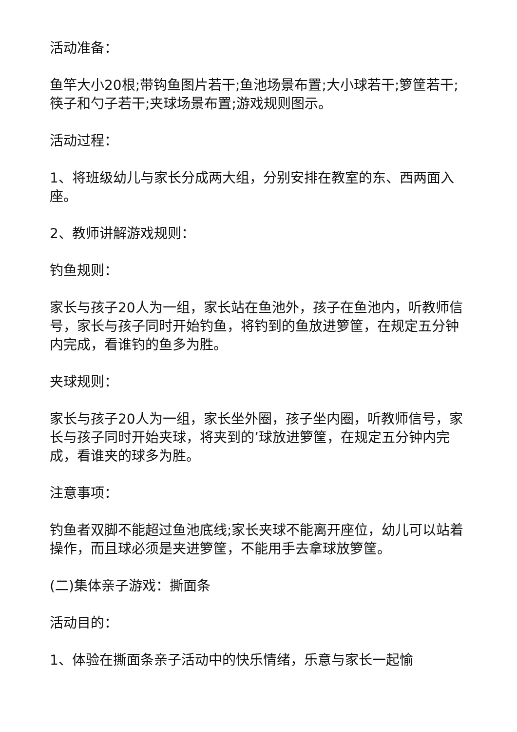活动准备：
鱼竿大小20根;带钩鱼图片若干;鱼池场景布置;大小球若干;箩筐若干;筷子和勺子若干;夹球场景布置;游戏规则图示。
活动过程：
1、将班级幼儿与家长分成两大组，分别安排在教室的东、西两面入座。
2、教师讲解游戏规则：
钓鱼规则：
家长与孩子20人为一组，家长站在鱼池外，孩子在鱼池内，听教师信号，家长与孩子同时开始钓鱼，将钓到的鱼放进箩筐，在规定五分钟内完成，看谁钓的鱼多为胜。
夹球规则：
家长与孩子20人为一组，家长坐外圈，孩子坐内圈，听教师信号，家长与孩子同时开始夹球，将夹到的’球放进箩筐，在规定五分钟内完成，看谁夹的球多为胜。
注意事项：
钓鱼者双脚不能超过鱼池底线;家长夹球不能离开座位，幼儿可以站着操作，而且球必须是夹进箩筐，不能用手去拿球放箩筐。
(二)集体亲子游戏：撕面条
活动目的：
1、体验在撕面条亲子活动中的快乐情绪，乐意与家长一起愉